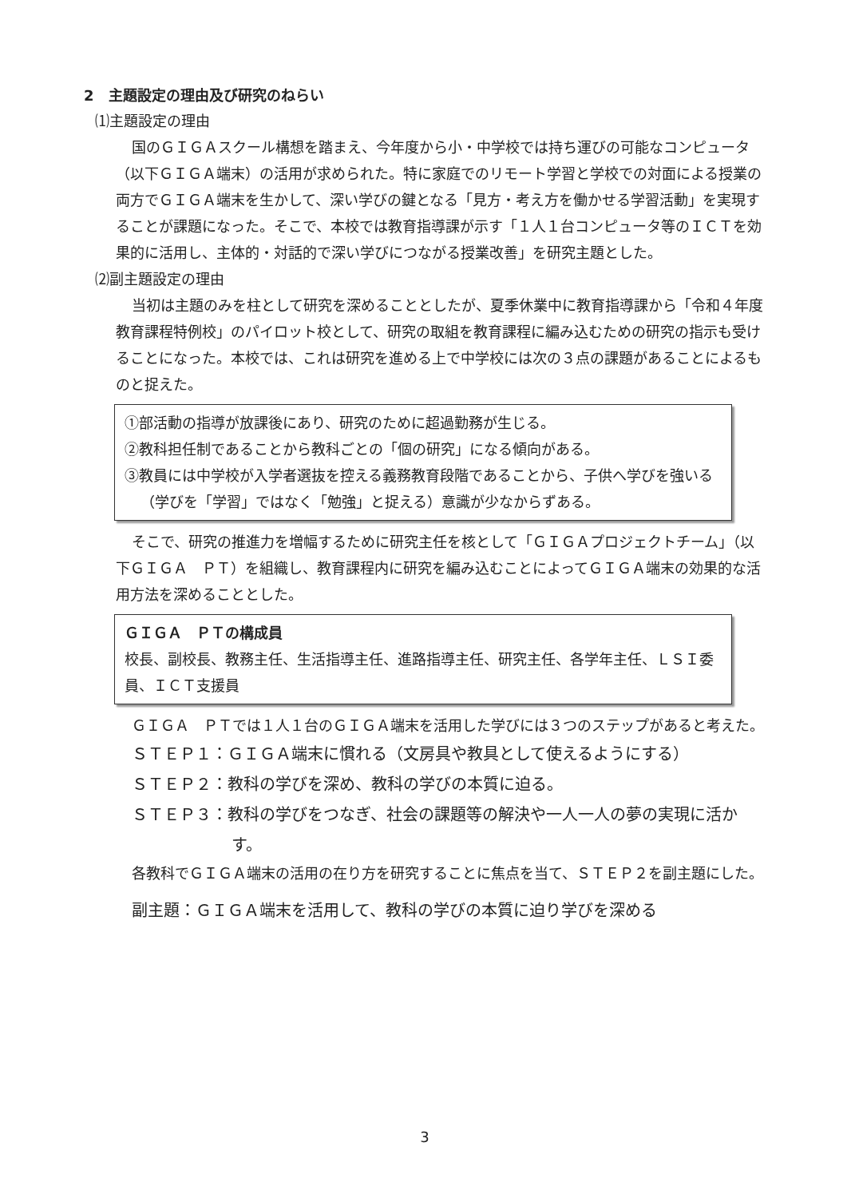2　主題設定の理由及び研究のねらい
⑴主題設定の理由
国のＧＩＧＡスクール構想を踏まえ、今年度から小・中学校では持ち運びの可能なコンピュータ（以下ＧＩＧＡ端末）の活用が求められた。特に家庭でのリモート学習と学校での対面による授業の両方でＧＩＧＡ端末を生かして、深い学びの鍵となる「見方・考え方を働かせる学習活動」を実現することが課題になった。そこで、本校では教育指導課が示す「１人１台コンピュータ等のＩＣＴを効果的に活用し、主体的・対話的で深い学びにつながる授業改善」を研究主題とした。
⑵副主題設定の理由
当初は主題のみを柱として研究を深めることとしたが、夏季休業中に教育指導課から「令和４年度教育課程特例校」のパイロット校として、研究の取組を教育課程に編み込むための研究の指示も受けることになった。本校では、これは研究を進める上で中学校には次の３点の課題があることによるものと捉えた。
①部活動の指導が放課後にあり、研究のために超過勤務が生じる。
②教科担任制であることから教科ごとの「個の研究」になる傾向がある。
③教員には中学校が入学者選抜を控える義務教育段階であることから、子供へ学びを強いる（学びを「学習」ではなく「勉強」と捉える）意識が少なからずある。
そこで、研究の推進力を増幅するために研究主任を核として「ＧＩＧＡプロジェクトチーム」（以下ＧＩＧＡ　ＰＴ）を組織し、教育課程内に研究を編み込むことによってＧＩＧＡ端末の効果的な活用方法を深めることとした。
ＧＩＧＡ　ＰＴの構成員
校長、副校長、教務主任、生活指導主任、進路指導主任、研究主任、各学年主任、ＬＳＩ委員、ＩＣＴ支援員
ＧＩＧＡ　ＰＴでは１人１台のＧＩＧＡ端末を活用した学びには３つのステップがあると考えた。
ＳＴＥＰ１：ＧＩＧＡ端末に慣れる（文房具や教具として使えるようにする）
ＳＴＥＰ２：教科の学びを深め、教科の学びの本質に迫る。
ＳＴＥＰ３：教科の学びをつなぎ、社会の課題等の解決や一人一人の夢の実現に活かす。
各教科でＧＩＧＡ端末の活用の在り方を研究することに焦点を当て、ＳＴＥＰ２を副主題にした。
副主題：ＧＩＧＡ端末を活用して、教科の学びの本質に迫り学びを深める
3